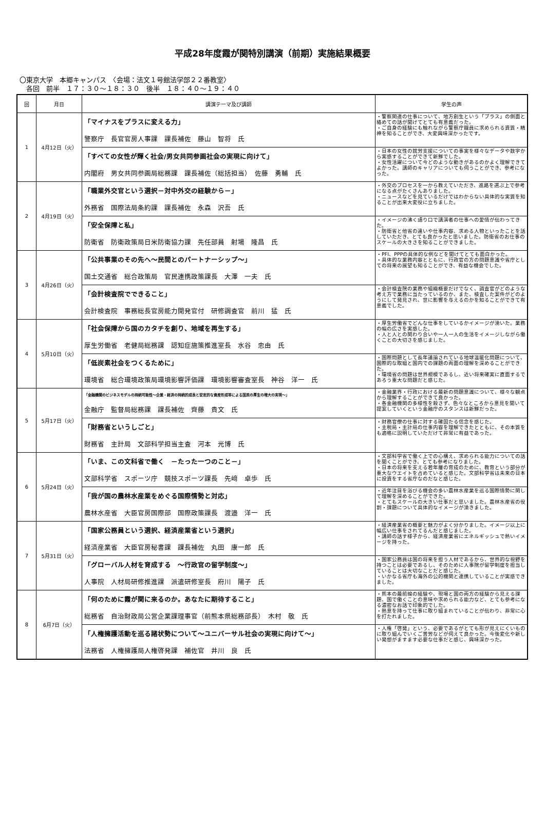平成28年度霞が関特別講演（前期）実施結果概要
〇東京大学　本郷キャンパス　〈会場：法文１号館法学部２２番教室〉
　各回　前半　１７：３０～１８：３０　後半　１８：４０～１９：４０
| 回 | 月日 | 講演テーマ及び講師 | 学生の声 |
| --- | --- | --- | --- |
| 1 | 4月12日（火） | 「マイナスをプラスに変える力」 警察庁 長官官房人事課 課長補佐 藤山 智将 氏 | ・警察関連の仕事について、地方創生という「プラス」の側面と絡めての話が聞けてとても有意義だった。 ・ご自身の経験にも触れながら警察庁職員に求められる資質・精神を知ることができ、大変興味深かったです。 |
| | | 「すべての女性が輝く社会/男女共同参画社会の実現に向けて」 内閣府 男女共同参画局総務課 課長補佐（総括担当） 佐藤 勇輔 氏 | ・日本の女性の就労支援についての事実を様々なデータや数字から実感することができて新鮮でした。 ・女性活躍について今どのような動きがあるのかよく理解できてよかった。講師のキャリアについても伺うことができ、参考になった。 |
| 2 | 4月19日（火） | 「職業外交官という選択－対中外交の経験から－」 外務省 国際法局条約課 課長補佐 永森 沢吾 氏 | ・外交のプロセスを一から教えていただき、進路を選ぶ上で参考になる点がたくさんありました。 ・ニュースなどを見ているだけではわからない具体的な実質を知ることが出来大変役に立ちました。 |
| | | 「安全保障と私」 防衛省 防衛政策局日米防衛協力課 先任部員 射場 隆昌 氏 | ・イメージの沸く語り口で講演者の仕事への愛情が伝わってきた。 ・防衛省と他省の違いや仕事内容、求める人物といったことを話していただき、とても良かったと思いました。防衛省のお仕事のスケールの大きさを知ることができました。 |
| 3 | 4月26日（火） | 「公共事業のその先へ～民間とのパートナーシップ～」 国土交通省 総合政策局 官民連携政策課長 大澤 一夫 氏 | ・PFI、PPPの具体的な例などを聞けてとても面白かった。 ・具体的な業務内容とともに、行政官の方の問題意識や省庁としての将来の展望も知ることができ、有益な機会でした。 |
| | | 「会計検査院でできること」 会計検査院 事務総長官房能力開発官付 研修調査官 前川 猛 氏 | ・会計検査院の業務や組織概要だけでなく、調査官がどのような考え方で業務に当たっているのか、また、検査した案件がどのようにして発見され、世に影響を与えるのかを知ることができて有意義でした。 |
| 4 | 5月10日（火） | 「社会保障から国のカタチを創り、地域を再生する」 厚生労働省 老健局総務課 認知症施策推進室長 水谷 忠由 氏 | ・厚生労働省でどんな仕事をしているかイメージが湧いた。業務の幅の広さを実感した。 ・人と人との関わり合いや一人一人の生活をイメージしながら働くことの大切さを感じました。 |
| | | 「低炭素社会をつくるために」 環境省 総合環境政策局環境影響評価課 環境影響審査室長 神谷 洋一 氏 | ・国際問題として長年議論されている地球温暖化問題について、国際的な取組と国内での課題の両面の理解を深めることができた。 ・環境省の問題は世界規模であるし、近い将来確実に直面するであろう重大な問題だと感じた。 |
| 5 | 5月17日（火） | 「金融機関のビジネスモデルの持続可能性～企業・経済の持続的成長と安定的な資産形成等による国民の厚生の増大の実現～」 金融庁 監督局総務課 課長補佐 齊藤 貴文 氏 | ・金融業界・行政における最新の問題意識について、様々な観点から理解することができて良かった。 ・各金融機関の多様性を殺さず、色々なところから意見を聞いて提案していくという金融庁のスタンスは新鮮だった。 |
| | | 「財務省というしごと」 財務省 主計局 文部科学担当主査 河本 光博 氏 | ・財務官僚の仕事に対する確固たる信念を感じた。 ・主税局・主計局の仕事内容を理解できたとともに、その本質をも適格に説明していただけて非常に有益であった。 |
| 6 | 5月24日（火） | 「いま、この文科省で働く －たった一つのこと－」 文部科学省 スポーツ庁 競技スポーツ課長 先﨑 卓歩 氏 | ・文部科学省で働く上での心構え、求められる能力についての話を聞くことができ、とても参考になりました。 ・日本の将来を支える若年層の育成のために、教育という部分が重大なウエイトを占めていると感じた。文部科学省は未来の日本に投資をする省庁なのだなと感じた。 |
| | | 「我が国の農林水産業をめぐる国際情勢と対応」 農林水産省 大臣官房国際部 国際政策課長 渡邉 洋一 氏 | ・近年注目を浴びる機会の多い農林水産業を巡る国際情勢に関して理解を深めることができた。 ・とてもスケールの大きい仕事だと思いました。農林水産省の役割・課題について具体的なイメージが湧きました。 |
| 7 | 5月31日（火） | 「国家公務員という選択、経済産業省という選択」 経済産業省 大臣官房秘書課 課長補佐 丸田 康一郎 氏 | ・経済産業省の概要と魅力がよく分かりました。イメージ以上に幅広い仕事をされてるんだと感じました。 ・講師の話す様子から、経済産業省にエネルギッシュで熱いイメージを持った。 |
| | | 「グローバル人材を育成する ～行政官の留学制度～」 人事院 人材局研修推進課 派遣研修室長 府川 陽子 氏 | ・国家公務員は国の将来を担う人材であるから、世界的な視野を持つことは必要であるし、そのために人事院が留学制度を担当していることは大切なことだと感じた。 ・いかなる省庁も海外の公的機関と連携していることが実感できました。 |
| 8 | 6月7日（火） | 「何のために霞が関に来るのか。あなたに期待すること」 総務省 自治財政局公営企業課理事官（前熊本県総務部長） 木村 敬 氏 | ・熊本の最前線の経験や、現場と国の両方の経験から見える課題、国で働くことの意味や求められる能力など、とても参考になる濃密なお話で印象的でした。 ・熱意を持って仕事に取り組まれていることが伝わり、非常に心を打たれました。 |
| | | 「人権擁護活動を巡る諸状勢について～ユニバーサル社会の実現に向けて～」 法務省 人権擁護局人権啓発課 補佐官 井川 良 氏 | ・人権「啓発」という、必要であるがとても形が見えにくいものに取り組んでいくご苦労などが伺えて良かった。今後変化や新しい発想がますます必要な仕事だと感じ、興味深かった。 |